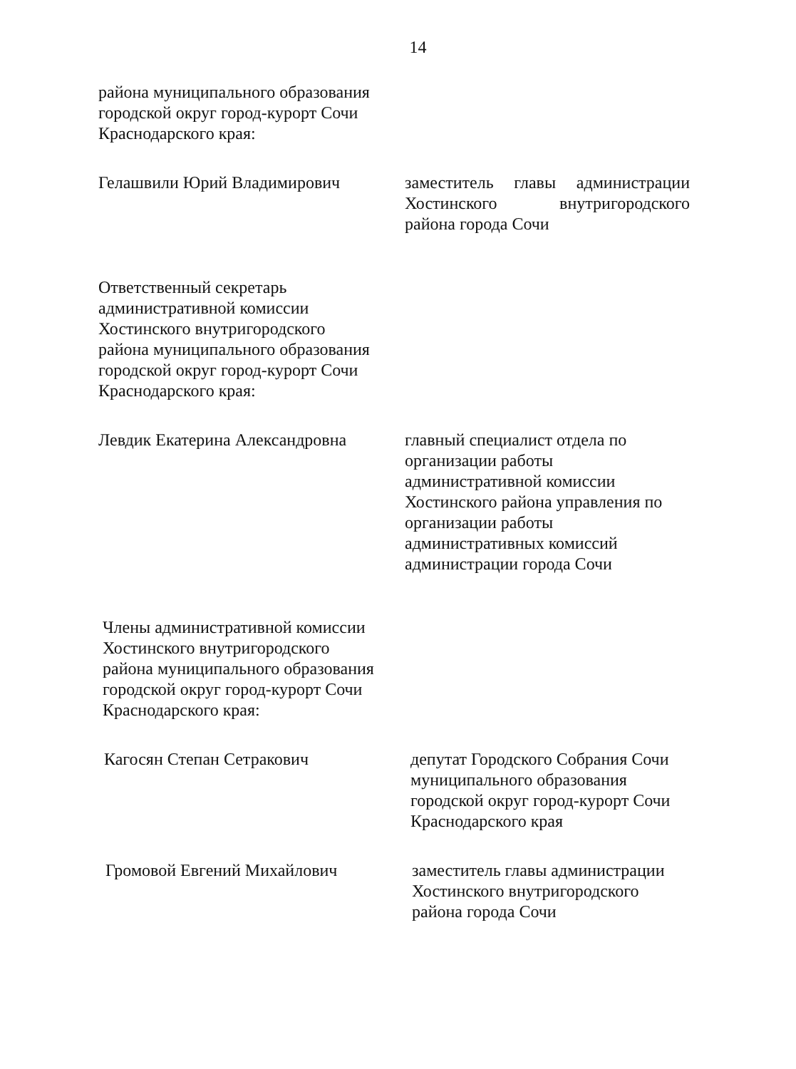14
района муниципального образования
городской округ город-курорт Сочи
Краснодарского края:
Гелашвили Юрий Владимирович заместитель главы администрации
Хостинского внутригородского
района города Сочи
Ответственный секретарь
административной комиссии
Хостинского внутригородского
района муниципального образования
городской округ город-курорт Сочи
Краснодарского края:
Левдик Екатерина Александровна
главный специалист отдела по
организации работы
административной комиссии
Хостинского района управления по
организации работы
административных комиссий
администрации города Сочи
Члены административной комиссии
Хостинского внутригородского
района муниципального образования
городской округ город-курорт Сочи
Краснодарского края:
Кагосян Степан Сетракович депутат Городского Собрания Сочи
муниципального образования
городской округ город-курорт Сочи
Краснодарского края
Громовой Евгений Михайлович заместитель главы администрации
Хостинского внутригородского
района города Сочи